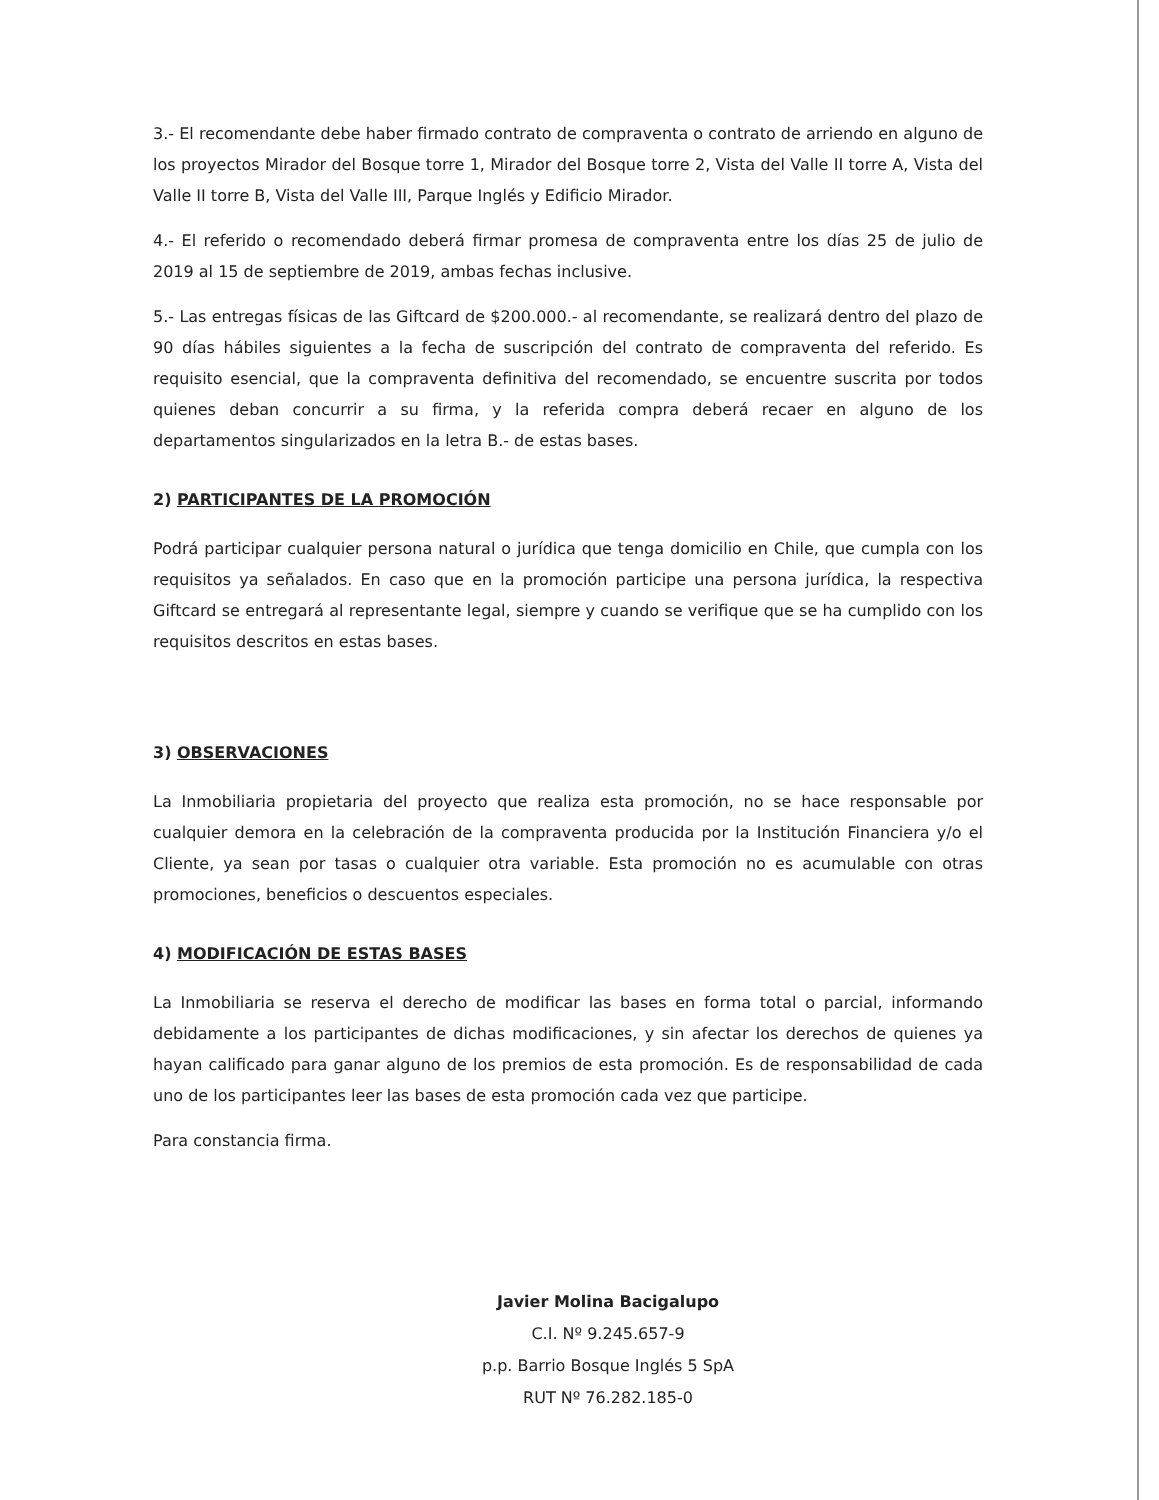3.- El recomendante debe haber firmado contrato de compraventa o contrato de arriendo en alguno de los proyectos Mirador del Bosque torre 1, Mirador del Bosque torre 2, Vista del Valle II torre A, Vista del Valle II torre B, Vista del Valle III, Parque Inglés y Edificio Mirador.
4.- El referido o recomendado deberá firmar promesa de compraventa entre los días 25 de julio de 2019 al 15 de septiembre de 2019, ambas fechas inclusive.
5.- Las entregas físicas de las Giftcard de $200.000.- al recomendante, se realizará dentro del plazo de 90 días hábiles siguientes a la fecha de suscripción del contrato de compraventa del referido. Es requisito esencial, que la compraventa definitiva del recomendado, se encuentre suscrita por todos quienes deban concurrir a su firma, y la referida compra deberá recaer en alguno de los departamentos singularizados en la letra B.- de estas bases.
2) PARTICIPANTES DE LA PROMOCIÓN
Podrá participar cualquier persona natural o jurídica que tenga domicilio en Chile, que cumpla con los requisitos ya señalados. En caso que en la promoción participe una persona jurídica, la respectiva Giftcard se entregará al representante legal, siempre y cuando se verifique que se ha cumplido con los requisitos descritos en estas bases.
3) OBSERVACIONES
La Inmobiliaria propietaria del proyecto que realiza esta promoción, no se hace responsable por cualquier demora en la celebración de la compraventa producida por la Institución Financiera y/o el Cliente, ya sean por tasas o cualquier otra variable. Esta promoción no es acumulable con otras promociones, beneficios o descuentos especiales.
4) MODIFICACIÓN DE ESTAS BASES
La Inmobiliaria se reserva el derecho de modificar las bases en forma total o parcial, informando debidamente a los participantes de dichas modificaciones, y sin afectar los derechos de quienes ya hayan calificado para ganar alguno de los premios de esta promoción. Es de responsabilidad de cada uno de los participantes leer las bases de esta promoción cada vez que participe.
Para constancia firma.
Javier Molina Bacigalupo
C.I. Nº 9.245.657-9
p.p. Barrio Bosque Inglés 5 SpA
RUT Nº 76.282.185-0